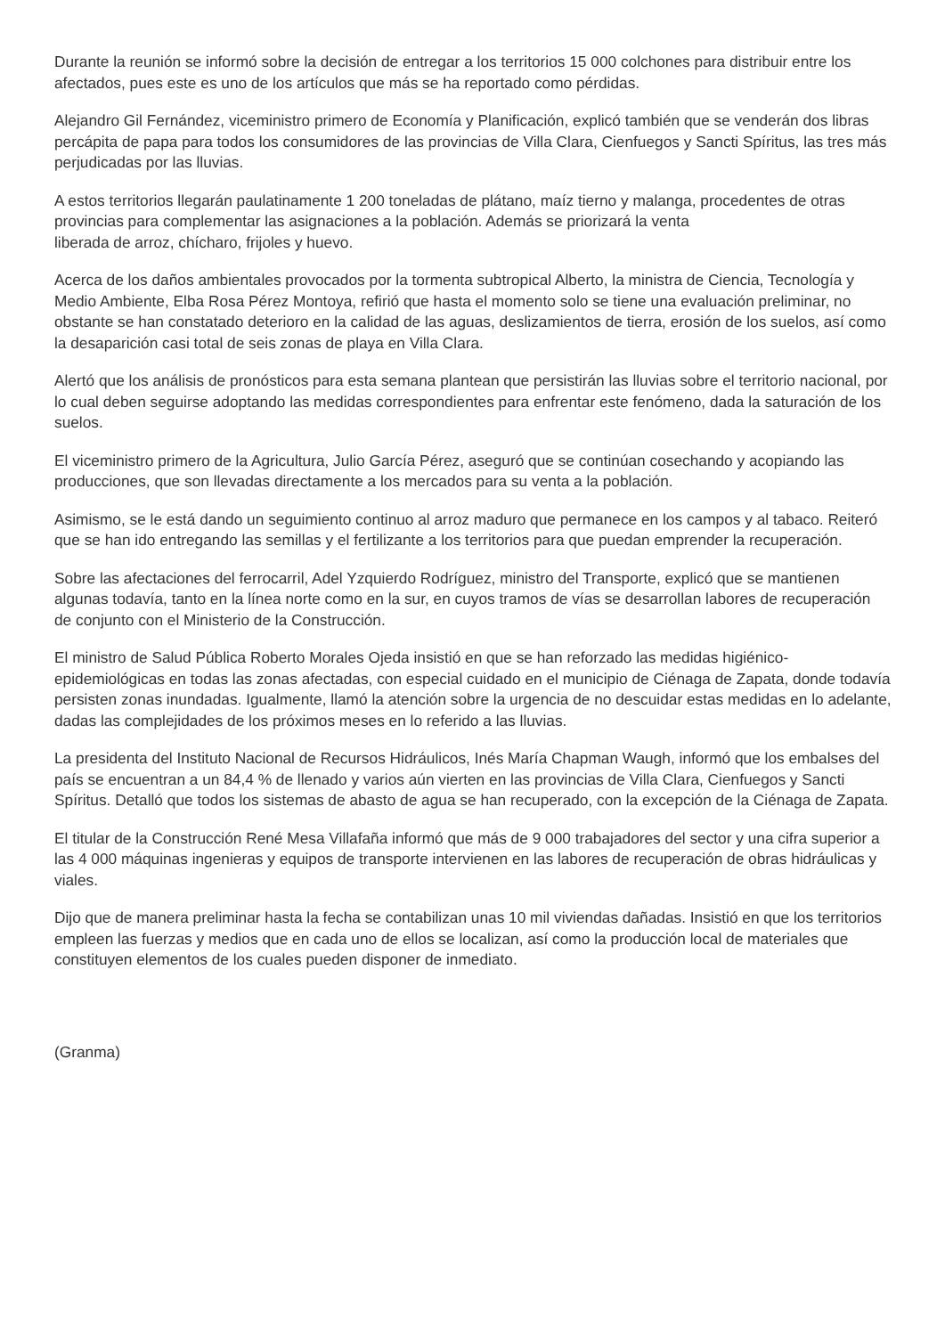Durante la reunión se informó sobre la decisión de entregar a los territorios 15 000 colchones para distribuir entre los afectados, pues este es uno de los artículos que más se ha reportado como pérdidas.
Alejandro Gil Fernández, viceministro primero de Economía y Planificación, explicó también que se venderán dos libras percápita de papa para todos los consumidores de las provincias de Villa Clara, Cienfuegos y Sancti Spíritus, las tres más perjudicadas por las lluvias.
A estos territorios llegarán paulatinamente 1 200 toneladas de plátano, maíz tierno y malanga, procedentes de otras provincias para complementar las asignaciones a la población. Además se priorizará la venta
liberada de arroz, chícharo, frijoles y huevo.
Acerca de los daños ambientales provocados por la tormenta subtropical Alberto, la ministra de Ciencia, Tecnología y Medio Ambiente, Elba Rosa Pérez Montoya, refirió que hasta el momento solo se tiene una evaluación preliminar, no obstante se han constatado deterioro en la calidad de las aguas, deslizamientos de tierra, erosión de los suelos, así como la desaparición casi total de seis zonas de playa en Villa Clara.
Alertó que los análisis de pronósticos para esta semana plantean que persistirán las lluvias sobre el territorio nacional, por lo cual deben seguirse adoptando las medidas correspondientes para enfrentar este fenómeno, dada la saturación de los suelos.
El viceministro primero de la Agricultura, Julio García Pérez, aseguró que se continúan cosechando y acopiando las producciones, que son llevadas directamente a los mercados para su venta a la población.
Asimismo, se le está dando un seguimiento continuo al arroz maduro que permanece en los campos y al tabaco. Reiteró que se han ido entregando las semillas y el fertilizante a los territorios para que puedan emprender la recuperación.
Sobre las afectaciones del ferrocarril, Adel Yzquierdo Rodríguez, ministro del Transporte, explicó que se mantienen algunas todavía, tanto en la línea norte como en la sur, en cuyos tramos de vías se desarrollan labores de recuperación de conjunto con el Ministerio de la Construcción.
El ministro de Salud Pública Roberto Morales Ojeda insistió en que se han reforzado las medidas higiénico-epidemiológicas en todas las zonas afectadas, con especial cuidado en el municipio de Ciénaga de Zapata, donde todavía persisten zonas inundadas. Igualmente, llamó la atención sobre la urgencia de no descuidar estas medidas en lo adelante, dadas las complejidades de los próximos meses en lo referido a las lluvias.
La presidenta del Instituto Nacional de Recursos Hidráulicos, Inés María Chapman Waugh, informó que los embalses del país se encuentran a un 84,4 % de llenado y varios aún vierten en las provincias de Villa Clara, Cienfuegos y Sancti Spíritus. Detalló que todos los sistemas de abasto de agua se han recuperado, con la excepción de la Ciénaga de Zapata.
El titular de la Construcción René Mesa Villafaña informó que más de 9 000 trabajadores del sector y una cifra superior a las 4 000 máquinas ingenieras y equipos de transporte intervienen en las labores de recuperación de obras hidráulicas y viales.
Dijo que de manera preliminar hasta la fecha se contabilizan unas 10 mil viviendas dañadas. Insistió en que los territorios empleen las fuerzas y medios que en cada uno de ellos se localizan, así como la producción local de materiales que constituyen elementos de los cuales pueden disponer de inmediato.
(Granma)